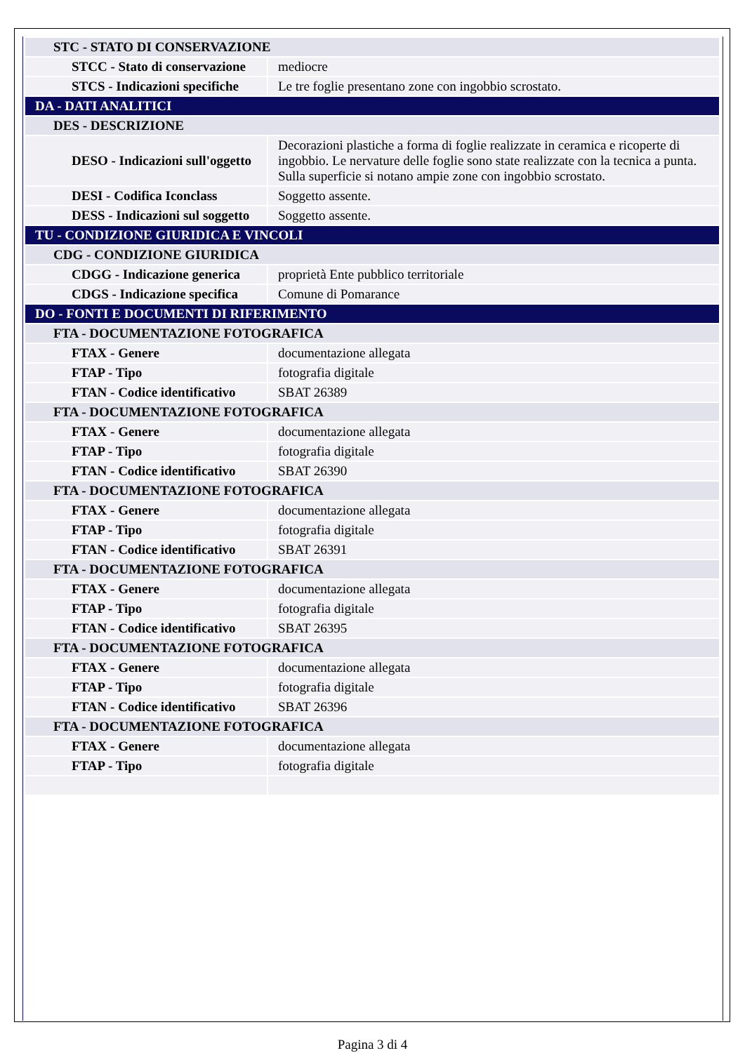| STC - STATO DI CONSERVAZIONE | |
| STCC - Stato di conservazione | mediocre |
| STCS - Indicazioni specifiche | Le tre foglie presentano zone con ingobbio scrostato. |
| DA - DATI ANALITICI | |
| DES - DESCRIZIONE | |
| DESO - Indicazioni sull'oggetto | Decorazioni plastiche a forma di foglie realizzate in ceramica e ricoperte di ingobbio. Le nervature delle foglie sono state realizzate con la tecnica a punta. Sulla superficie si notano ampie zone con ingobbio scrostato. |
| DESI - Codifica Iconclass | Soggetto assente. |
| DESS - Indicazioni sul soggetto | Soggetto assente. |
| TU - CONDIZIONE GIURIDICA E VINCOLI | |
| CDG - CONDIZIONE GIURIDICA | |
| CDGG - Indicazione generica | proprietà Ente pubblico territoriale |
| CDGS - Indicazione specifica | Comune di Pomarance |
| DO - FONTI E DOCUMENTI DI RIFERIMENTO | |
| FTA - DOCUMENTAZIONE FOTOGRAFICA | |
| FTAX - Genere | documentazione allegata |
| FTAP - Tipo | fotografia digitale |
| FTAN - Codice identificativo | SBAT 26389 |
| FTA - DOCUMENTAZIONE FOTOGRAFICA | |
| FTAX - Genere | documentazione allegata |
| FTAP - Tipo | fotografia digitale |
| FTAN - Codice identificativo | SBAT 26390 |
| FTA - DOCUMENTAZIONE FOTOGRAFICA | |
| FTAX - Genere | documentazione allegata |
| FTAP - Tipo | fotografia digitale |
| FTAN - Codice identificativo | SBAT 26391 |
| FTA - DOCUMENTAZIONE FOTOGRAFICA | |
| FTAX - Genere | documentazione allegata |
| FTAP - Tipo | fotografia digitale |
| FTAN - Codice identificativo | SBAT 26395 |
| FTA - DOCUMENTAZIONE FOTOGRAFICA | |
| FTAX - Genere | documentazione allegata |
| FTAP - Tipo | fotografia digitale |
| FTAN - Codice identificativo | SBAT 26396 |
| FTA - DOCUMENTAZIONE FOTOGRAFICA | |
| FTAX - Genere | documentazione allegata |
| FTAP - Tipo | fotografia digitale |
Pagina 3 di 4